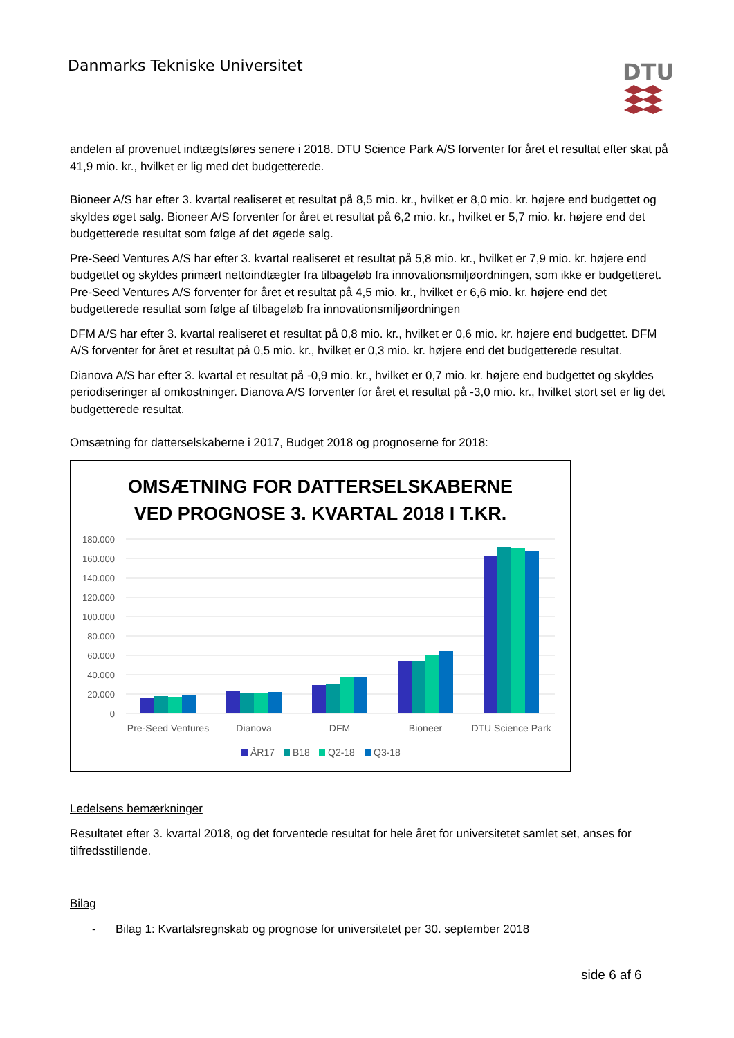Danmarks Tekniske Universitet DTU
andelen af provenuet indtægtsføres senere i 2018. DTU Science Park A/S forventer for året et resultat efter skat på 41,9 mio. kr., hvilket er lig med det budgetterede.
Bioneer A/S har efter 3. kvartal realiseret et resultat på 8,5 mio. kr., hvilket er 8,0 mio. kr. højere end budgettet og skyldes øget salg. Bioneer A/S forventer for året et resultat på 6,2 mio. kr., hvilket er 5,7 mio. kr. højere end det budgetterede resultat som følge af det øgede salg.
Pre-Seed Ventures A/S har efter 3. kvartal realiseret et resultat på 5,8 mio. kr., hvilket er 7,9 mio. kr. højere end budgettet og skyldes primært nettoindtægter fra tilbageløb fra innovationsmiljøordningen, som ikke er budgetteret. Pre-Seed Ventures A/S forventer for året et resultat på 4,5 mio. kr., hvilket er 6,6 mio. kr. højere end det budgetterede resultat som følge af tilbageløb fra innovationsmiljøordningen
DFM A/S har efter 3. kvartal realiseret et resultat på 0,8 mio. kr., hvilket er 0,6 mio. kr. højere end budgettet. DFM A/S forventer for året et resultat på 0,5 mio. kr., hvilket er 0,3 mio. kr. højere end det budgetterede resultat.
Dianova A/S har efter 3. kvartal et resultat på -0,9 mio. kr., hvilket er 0,7 mio. kr. højere end budgettet og skyldes periodiseringer af omkostninger. Dianova A/S forventer for året et resultat på -3,0 mio. kr., hvilket stort set er lig det budgetterede resultat.
Omsætning for datterselskaberne i 2017, Budget 2018 og prognoserne for 2018:
OMSÆTNING FOR DATTERSELSKABERNE
VED PROGNOSE 3. KVARTAL 2018 I T.KR.
180.000
160.000
140.000
120.000
100.000
80.000
60.000
40.000
20.000
0
Pre-Seed Ventures
Dianova
DFM
Bioneer
DTU Science Park
ÅR17
B18
Q2-18
Q3-18
Ledelsens bemærkninger
Resultatet efter 3. kvartal 2018, og det forventede resultat for hele året for universitetet samlet set, anses for tilfredsstillende.
Bilag
- Bilag 1: Kvartalsregnskab og prognose for universitetet per 30. september 2018
side 6 af 6